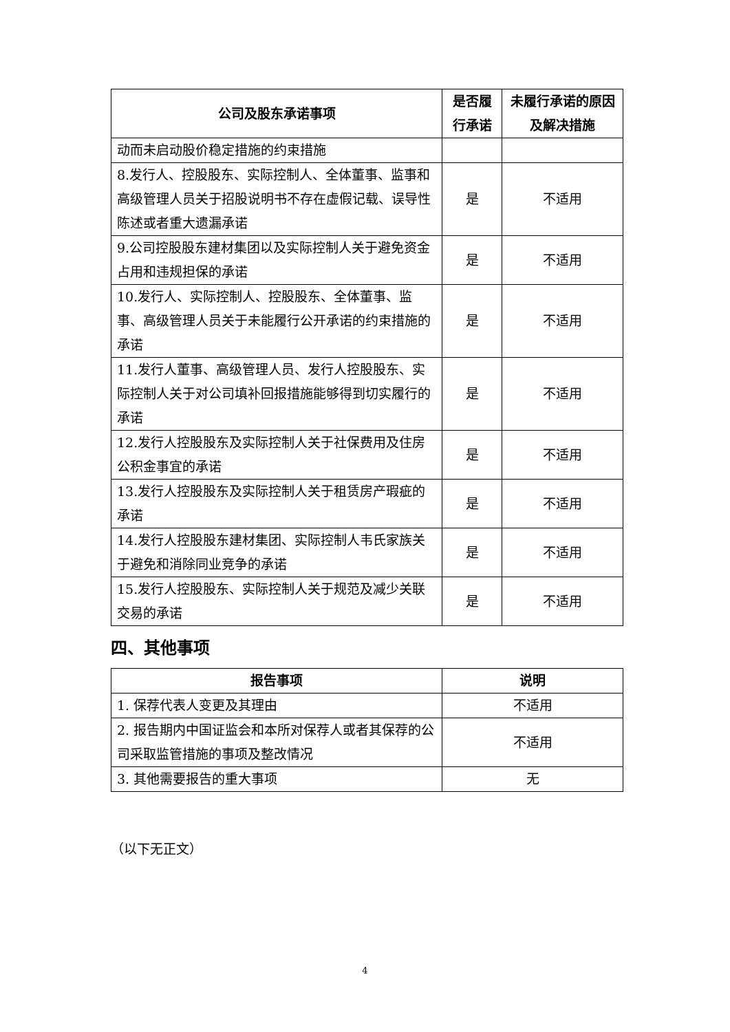| 公司及股东承诺事项 | 是否履行承诺 | 未履行承诺的原因及解决措施 |
| --- | --- | --- |
| 动而未启动股价稳定措施的约束措施 | | |
| 8.发行人、控股股东、实际控制人、全体董事、监事和高级管理人员关于招股说明书不存在虚假记载、误导性陈述或者重大遗漏承诺 | 是 | 不适用 |
| 9.公司控股股东建材集团以及实际控制人关于避免资金占用和违规担保的承诺 | 是 | 不适用 |
| 10.发行人、实际控制人、控股股东、全体董事、监事、高级管理人员关于未能履行公开承诺的约束措施的承诺 | 是 | 不适用 |
| 11.发行人董事、高级管理人员、发行人控股股东、实际控制人关于对公司填补回报措施能够得到切实履行的承诺 | 是 | 不适用 |
| 12.发行人控股股东及实际控制人关于社保费用及住房公积金事宜的承诺 | 是 | 不适用 |
| 13.发行人控股股东及实际控制人关于租赁房产瑕疵的承诺 | 是 | 不适用 |
| 14.发行人控股股东建材集团、实际控制人韦氏家族关于避免和消除同业竞争的承诺 | 是 | 不适用 |
| 15.发行人控股股东、实际控制人关于规范及减少关联交易的承诺 | 是 | 不适用 |
四、其他事项
| 报告事项 | 说明 |
| --- | --- |
| 1. 保荐代表人变更及其理由 | 不适用 |
| 2. 报告期内中国证监会和本所对保荐人或者其保荐的公司采取监管措施的事项及整改情况 | 不适用 |
| 3. 其他需要报告的重大事项 | 无 |
（以下无正文）
4